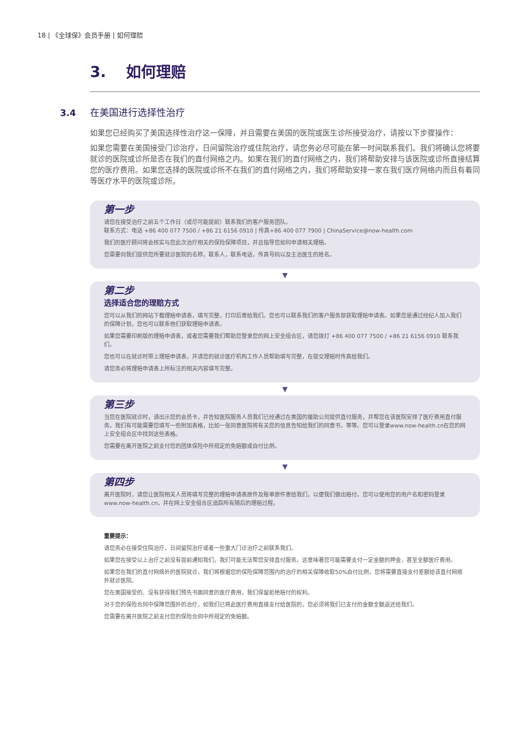18 | 《全球保》会员手册 | 如何理赔
3. 如何理赔
3.4 在美国进行选择性治疗
如果您已经购买了美国选择性治疗这一保障，并且需要在美国的医院或医生诊所接受治疗，请按以下步骤操作：
如果您需要在美国接受门诊治疗，日间留院治疗或住院治疗，请您务必尽可能在第一时间联系我们。我们将确认您将要就诊的医院或诊所是否在我们的直付网络之内。如果在我们的直付网络之内，我们将帮助安排与该医院或诊所直接结算您的医疗费用。如果您选择的医院或诊所不在我们的直付网络之内，我们将帮助安排一家在我们医疗网络内而且有着同等医疗水平的医院或诊所。
第一步
请您在接受治疗之前五个工作日（或尽可能提前）联系我们的客户服务团队。
联系方式：电话 +86 400 077 7500 / +86 21 6156 0910 | 传真+86 400 077 7900 | ChinaService@now-health.com
我们的医疗顾问将会核实与您此次治疗相关的保险保障项目，并且指导您如何申请相关理赔。
您需要向我们提供您所要就诊医院的名称，联系人，联系电话，传真号码以及主治医生的姓名。
▼
第二步
选择适合您的理赔方式
您可以从我们的网站下载理赔申请表，填写完整，打印后寄给我们。您也可以联系我们的客户服务部获取理赔申请表。如果您是通过经纪人加入我们的保障计划，您也可以联系他们获取理赔申请表。
如果您需要印刷版的理赔申请表，或者您需要我们帮助您登录您的网上安全组合区，请您拨打 +86 400 077 7500 / +86 21 6156 0910 联系我们。
您也可以在就诊时带上理赔申请表，并请您的就诊医疗机构工作人员帮助填写完整，在提交理赔时传真给我们。
请您务必将理赔申请表上所标注的相关内容填写完整。
▼
第三步
当您在医院就诊时，请出示您的会员卡，并告知医院服务人员我们已经通过在美国的援助公司提供直付服务，并帮您在该医院安排了医疗费用直付服务。我们有可能需要您填写一些附加表格，比如一张同意医院将有关您的信息告知给我们的同意书，等等。您可以登录www.now-health.cn在您的网上安全组合区中找到这些表格。
您需要在离开医院之前支付您的团体保险中所规定的免赔额或自付比例。
▼
第四步
离开医院时，请您让医院相关人员将填写完整的理赔申请表原件及账单原件寄给我们，以便我们做出赔付。您可以使用您的用户名和密码登录www.now-health.cn，并在网上安全组合区追踪所有随后的理赔过程。
重要提示：
请您务必在接受住院治疗，日间留院治疗或者一些重大门诊治疗之前联系我们。
如果您在接受以上治疗之前没有提前通知我们，我们可能无法帮您安排直付服务。这意味著您可能需要支付一定金额的押金，甚至全额医疗费用。
如果您在我们的直付网络外的医院就诊，我们将根据您的保险保障范围内的治疗的相关保障收取50%自付比例，您将需要直接支付差额给该直付网络外就诊医院。
您在美国接受的、没有获得我们预先书面同意的医疗费用，我们保留拒绝赔付的权利。
对于您的保险合同中保障范围外的治疗，如我们已将此医疗费用直接支付给医院的，您必须将我们已支付的金额全额返还给我们。
您需要在离开医院之前支付您的保险合同中所规定的免赔额。